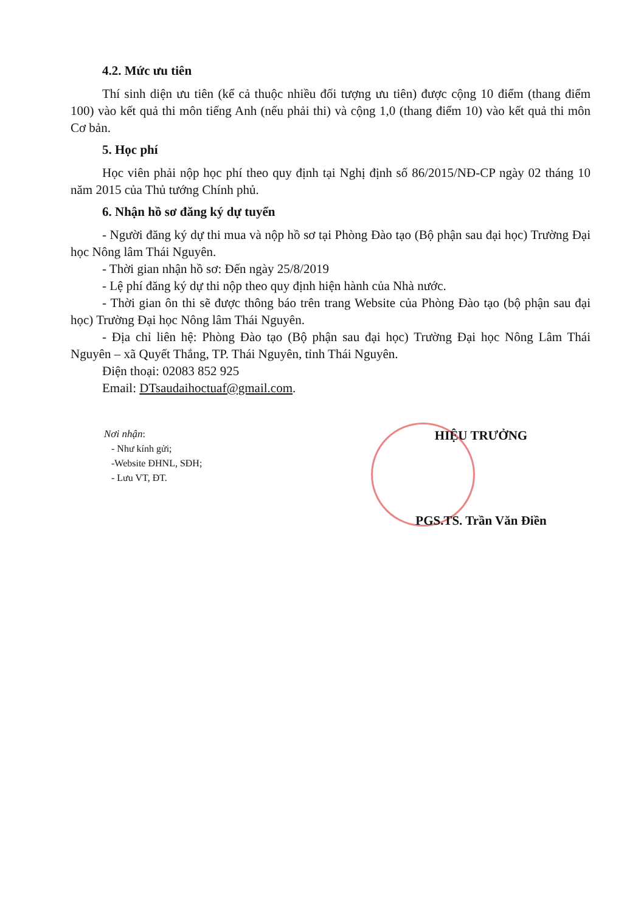4.2. Mức ưu tiên
Thí sinh diện ưu tiên (kể cả thuộc nhiều đối tượng ưu tiên) được cộng 10 điểm (thang điểm 100) vào kết quả thi môn tiếng Anh (nếu phải thi) và cộng 1,0 (thang điểm 10) vào kết quả thi môn Cơ bản.
5. Học phí
Học viên phải nộp học phí theo quy định tại Nghị định số 86/2015/NĐ-CP ngày 02 tháng 10 năm 2015 của Thủ tướng Chính phủ.
6. Nhận hồ sơ đăng ký dự tuyển
- Người đăng ký dự thi mua và nộp hồ sơ tại Phòng Đào tạo (Bộ phận sau đại học) Trường Đại học Nông lâm Thái Nguyên.
- Thời gian nhận hồ sơ: Đến ngày 25/8/2019
- Lệ phí đăng ký dự thi nộp theo quy định hiện hành của Nhà nước.
- Thời gian ôn thi sẽ được thông báo trên trang Website của Phòng Đào tạo (bộ phận sau đại học) Trường Đại học Nông lâm Thái Nguyên.
- Địa chỉ liên hệ: Phòng Đào tạo (Bộ phận sau đại học) Trường Đại học Nông Lâm Thái Nguyên – xã Quyết Thắng, TP. Thái Nguyên, tỉnh Thái Nguyên.
Điện thoại: 02083 852 925
Email: DTsaudaihoctuaf@gmail.com.
Nơi nhận:
- Như kính gửi;
-Website ĐHNL, SĐH;
- Lưu VT, ĐT.
HIỆU TRƯỞNG
PGS.TS. Trần Văn Điền